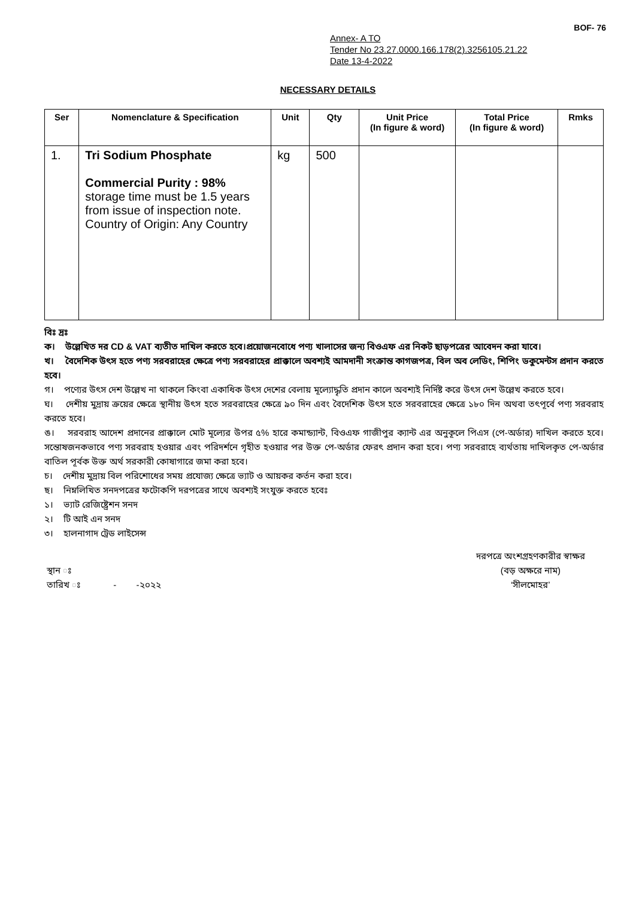BOF- 76
Annex- A TO
Tender No 23.27.0000.166.178(2).3256105.21.22
Date 13-4-2022
NECESSARY DETAILS
| Ser | Nomenclature & Specification | Unit | Qty | Unit Price (In figure & word) | Total Price (In figure & word) | Rmks |
| --- | --- | --- | --- | --- | --- | --- |
| 1. | Tri Sodium Phosphate Commercial Purity : 98% storage time must be 1.5 years from issue of inspection note. Country of Origin: Any Country | kg | 500 | | | |
বিঃ দ্রঃ
ক। উল্লেখিত দর CD & VAT ব্যতীত দাখিল করতে হবে।প্রয়োজনবোধে পণ্য খালাসের জন্য বিওএফ এর নিকট ছাড়পত্রের আবেদন করা যাবে।
খ। বৈদেশিক উৎস হতে পণ্য সরবরাহের ক্ষেত্রে পণ্য সরবরাহের প্রাক্কালে অবশ্যই আমদানী সংক্রান্ত কাগজপত্র, বিল অব লেডিং, শিপিং ডকুমেন্টস প্রদান করতে হবে।
গ। পণ্যের উৎস দেশ উল্লেখ না থাকলে কিংবা একাধিক উৎস দেশের বেলায় মূল্যোদ্ধৃতি প্রদান কালে অবশ্যই নির্দিষ্ট করে উৎস দেশ উল্লেখ করতে হবে।
ঘ। দেশীয় মুদ্রায় ক্রয়ের ক্ষেত্রে স্থানীয় উৎস হতে সরবরাহের ক্ষেত্রে ৯০ দিন এবং বৈদেশিক উৎস হতে সরবরাহের ক্ষেত্রে ১৮০ দিন অথবা তৎপূর্বে পণ্য সরবরাহ করতে হবে।
ঙ। সরবরাহ আদেশ প্রদানের প্রাক্কালে মোট মূল্যের উপর ৫% হারে কমান্ড্যান্ট, বিওএফ গাজীপুর ক্যান্ট এর অনুকূলে পিএস (পে-অর্ডার) দাখিল করতে হবে। সন্তোষজনকভাবে পণ্য সরবরাহ হওয়ার এবং পরিদর্শনে গৃহীত হওয়ার পর উক্ত পে-অর্ডার ফেরৎ প্রদান করা হবে। পণ্য সরবরাহে ব্যর্থতায় দাখিলকৃত পে-অর্ডার বাতিল পূর্বক উক্ত অর্থ সরকারী কোষাগারে জমা করা হবে।
চ। দেশীয় মুদ্রায় বিল পরিশোধের সময় প্রযোজ্য ক্ষেত্রে ভ্যাট ও আয়কর কর্তন করা হবে।
ছ। নিম্নলিখিত সনদপত্রের ফটোকপি দরপত্রের সাথে অবশ্যই সংযুক্ত করতে হবেঃ
১। ভ্যাট রেজিষ্ট্রেশন সনদ
২। টি আই এন সনদ
৩। হালনাগাদ ট্রেড লাইসেন্স
স্থান ঃ
তারিখ ঃ - -২০২২
দরপত্রে অংশগ্রহণকারীর স্বাক্ষর
(বড় অক্ষরে নাম)
‘সীলমোহর’